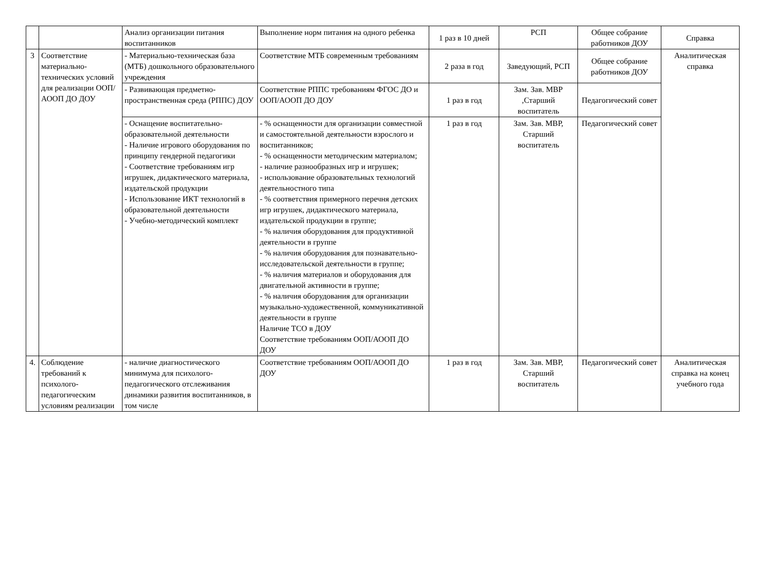| | | Анализ организации питания воспитанников | Выполнение норм питания на одного ребенка | 1 раз в 10 дней | РСП | Общее собрание работников ДОУ | Справка |
| 3 | Соответствие материально-технических условий для реализации ООП/АООП ДО ДОУ | - Материально-техническая база (МТБ) дошкольного образовательного учреждения | Соответствие МТБ современным требованиям | 2 раза в год | Заведующий, РСП | Общее собрание работников ДОУ | Аналитическая справка |
| | | - Развивающая предметно-пространственная среда (РППС) ДОУ | Соответствие РППС требованиям ФГОС ДО и ООП/АООП ДО ДОУ | 1 раз в год | Зам. Зав. МВР ,Старший воспитатель | Педагогический совет | |
| | | - Оснащение воспитательно-образовательной деятельности - Наличие игрового оборудования по принципу гендерной педагогики - Соответствие требованиям игр игрушек, дидактического материала, издательской продукции - Использование ИКТ технологий в образовательной деятельности - Учебно-методический комплект | - % оснащенности для организации совместной и самостоятельной деятельности взрослого и воспитанников; - % оснащенности методическим материалом; - наличие разнообразных игр и игрушек; - использование образовательных технологий деятельностного типа - % соответствия примерного перечня детских игр игрушек, дидактического материала, издательской продукции в группе; - % наличия оборудования для продуктивной деятельности в группе - % наличия оборудования для познавательно- исследовательской деятельности в группе; - % наличия материалов и оборудования для двигательной активности в группе; - % наличия оборудования для организации музыкально-художественной, коммуникативной деятельности в группе Наличие ТСО в ДОУ Соответствие требованиям ООП/АООП ДО ДОУ | 1 раз в год | Зам. Зав. МВР, Старший воспитатель | Педагогический совет | |
| 4. | Соблюдение требований к психолого-педагогическим условиям реализации | - наличие диагностического минимума для психолого-педагогического отслеживания динамики развития воспитанников, в том числе | Соответствие требованиям ООП/АООП ДО ДОУ | 1 раз в год | Зам. Зав. МВР, Старший воспитатель | Педагогический совет | Аналитическая справка на конец учебного года |